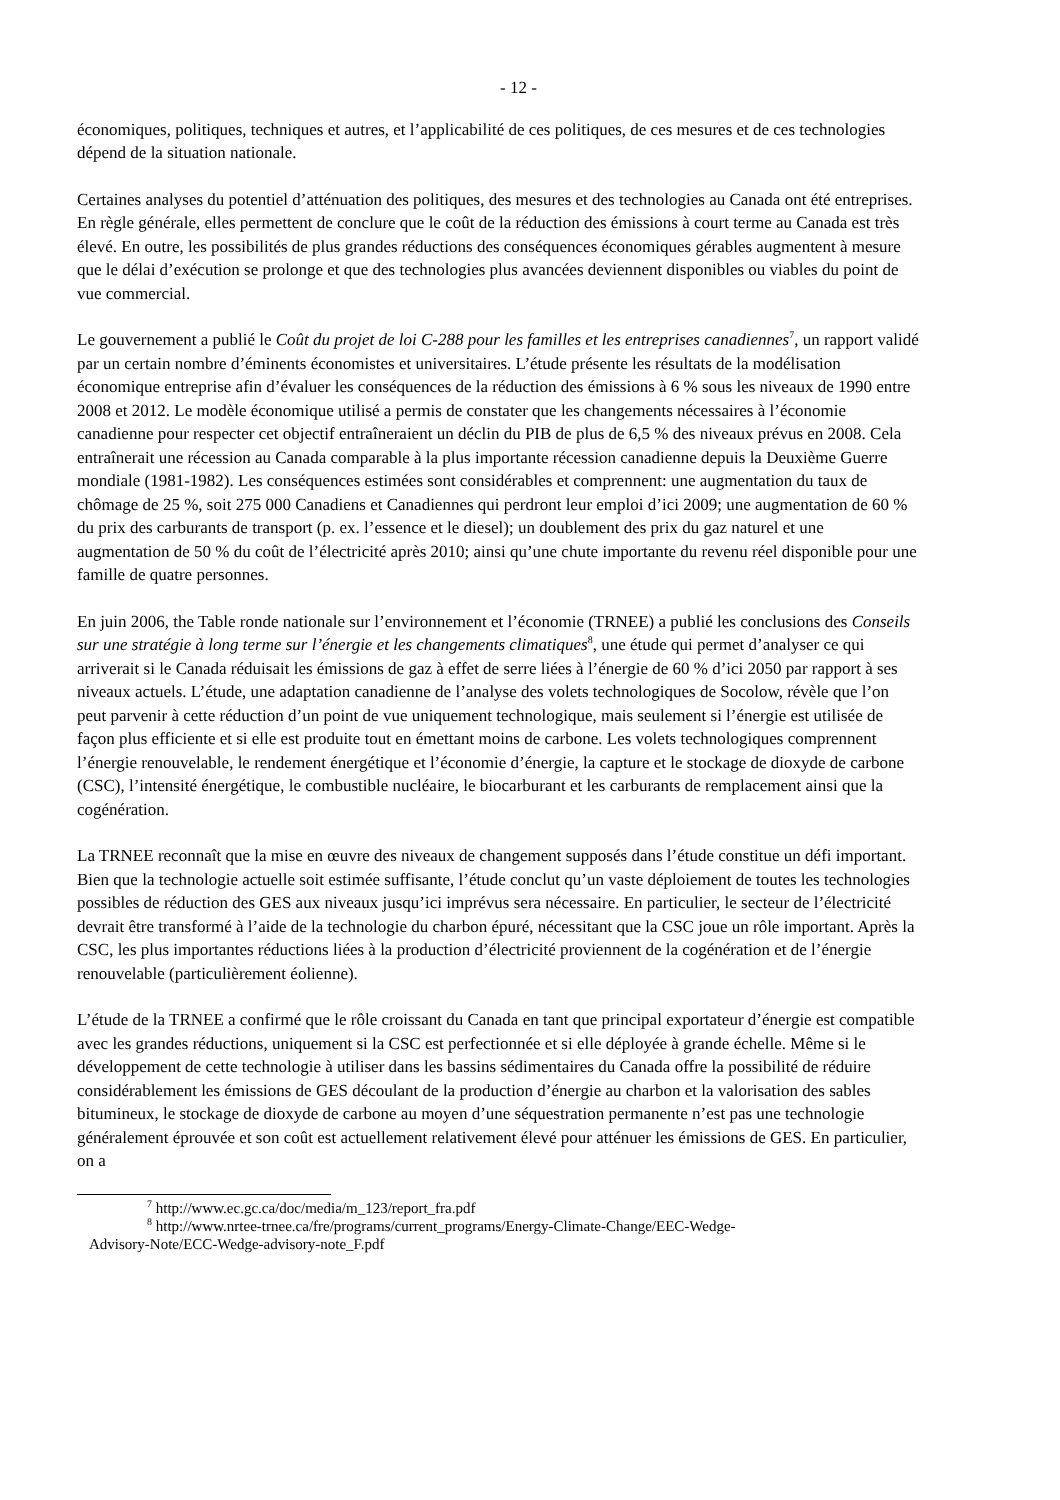- 12 -
économiques, politiques, techniques et autres, et l’applicabilité de ces politiques, de ces mesures et de ces technologies dépend de la situation nationale.
Certaines analyses du potentiel d’atténuation des politiques, des mesures et des technologies au Canada ont été entreprises. En règle générale, elles permettent de conclure que le coût de la réduction des émissions à court terme au Canada est très élevé. En outre, les possibilités de plus grandes réductions des conséquences économiques gérables augmentent à mesure que le délai d’exécution se prolonge et que des technologies plus avancées deviennent disponibles ou viables du point de vue commercial.
Le gouvernement a publié le Coût du projet de loi C-288 pour les familles et les entreprises canadiennes<sup>7</sup>, un rapport validé par un certain nombre d’éminents économistes et universitaires. L’étude présente les résultats de la modélisation économique entreprise afin d’évaluer les conséquences de la réduction des émissions à 6 % sous les niveaux de 1990 entre 2008 et 2012. Le modèle économique utilisé a permis de constater que les changements nécessaires à l’économie canadienne pour respecter cet objectif entraîneraient un déclin du PIB de plus de 6,5 % des niveaux prévus en 2008. Cela entraînerait une récession au Canada comparable à la plus importante récession canadienne depuis la Deuxième Guerre mondiale (1981-1982). Les conséquences estimées sont considérables et comprennent: une augmentation du taux de chômage de 25 %, soit 275 000 Canadiens et Canadiennes qui perdront leur emploi d’ici 2009; une augmentation de 60 % du prix des carburants de transport (p. ex. l’essence et le diesel); un doublement des prix du gaz naturel et une augmentation de 50 % du coût de l’électricité après 2010; ainsi qu’une chute importante du revenu réel disponible pour une famille de quatre personnes.
En juin 2006, the Table ronde nationale sur l’environnement et l’économie (TRNEE) a publié les conclusions des Conseils sur une stratégie à long terme sur l’énergie et les changements climatiques<sup>8</sup>, une étude qui permet d’analyser ce qui arriverait si le Canada réduisait les émissions de gaz à effet de serre liées à l’énergie de 60 % d’ici 2050 par rapport à ses niveaux actuels. L’étude, une adaptation canadienne de l’analyse des volets technologiques de Socolow, révèle que l’on peut parvenir à cette réduction d’un point de vue uniquement technologique, mais seulement si l’énergie est utilisée de façon plus efficiente et si elle est produite tout en émettant moins de carbone. Les volets technologiques comprennent l’énergie renouvelable, le rendement énergétique et l’économie d’énergie, la capture et le stockage de dioxyde de carbone (CSC), l’intensité énergétique, le combustible nucléaire, le biocarburant et les carburants de remplacement ainsi que la cogénération.
La TRNEE reconnaît que la mise en œuvre des niveaux de changement supposés dans l’étude constitue un défi important. Bien que la technologie actuelle soit estimée suffisante, l’étude conclut qu’un vaste déploiement de toutes les technologies possibles de réduction des GES aux niveaux jusqu’ici imprévus sera nécessaire. En particulier, le secteur de l’électricité devrait être transformé à l’aide de la technologie du charbon épuré, nécessitant que la CSC joue un rôle important. Après la CSC, les plus importantes réductions liées à la production d’électricité proviennent de la cogénération et de l’énergie renouvelable (particulièrement éolienne).
L’étude de la TRNEE a confirmé que le rôle croissant du Canada en tant que principal exportateur d’énergie est compatible avec les grandes réductions, uniquement si la CSC est perfectionnée et si elle déployée à grande échelle. Même si le développement de cette technologie à utiliser dans les bassins sédimentaires du Canada offre la possibilité de réduire considérablement les émissions de GES découlant de la production d’énergie au charbon et la valorisation des sables bitumineux, le stockage de dioxyde de carbone au moyen d’une séquestration permanente n’est pas une technologie généralement éprouvée et son coût est actuellement relativement élevé pour atténuer les émissions de GES. En particulier, on a
<sup>7</sup> http://www.ec.gc.ca/doc/media/m_123/report_fra.pdf
<sup>8</sup> http://www.nrtee-trnee.ca/fre/programs/current_programs/Energy-Climate-Change/EEC-Wedge-
Advisory-Note/ECC-Wedge-advisory-note_F.pdf